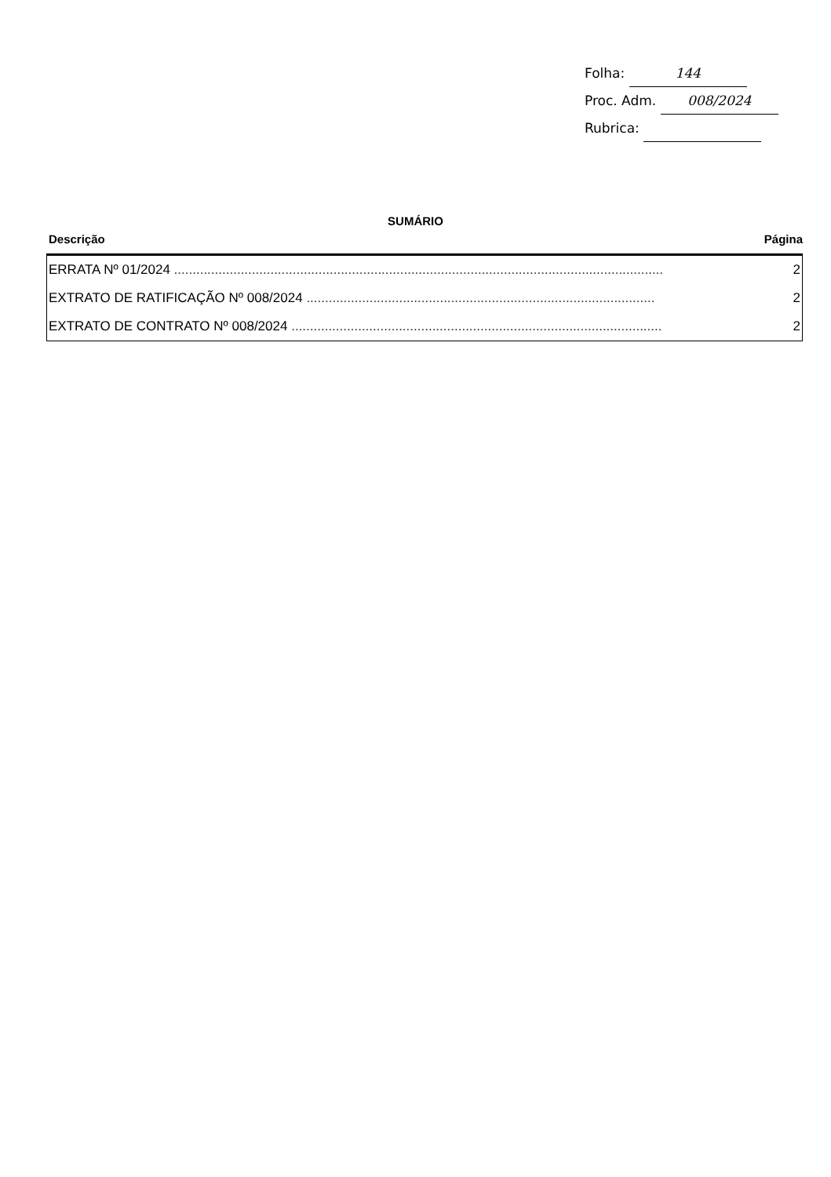Folha: 144
Proc. Adm. 008/2024
Rubrica:
SUMÁRIO
Descrição Página
| ERRATA Nº 01/2024 .................................................................................................................................... | 2 |
| EXTRATO DE RATIFICAÇÃO Nº 008/2024 .............................................................................................. | 2 |
| EXTRATO DE CONTRATO Nº 008/2024 .................................................................................................... | 2 |